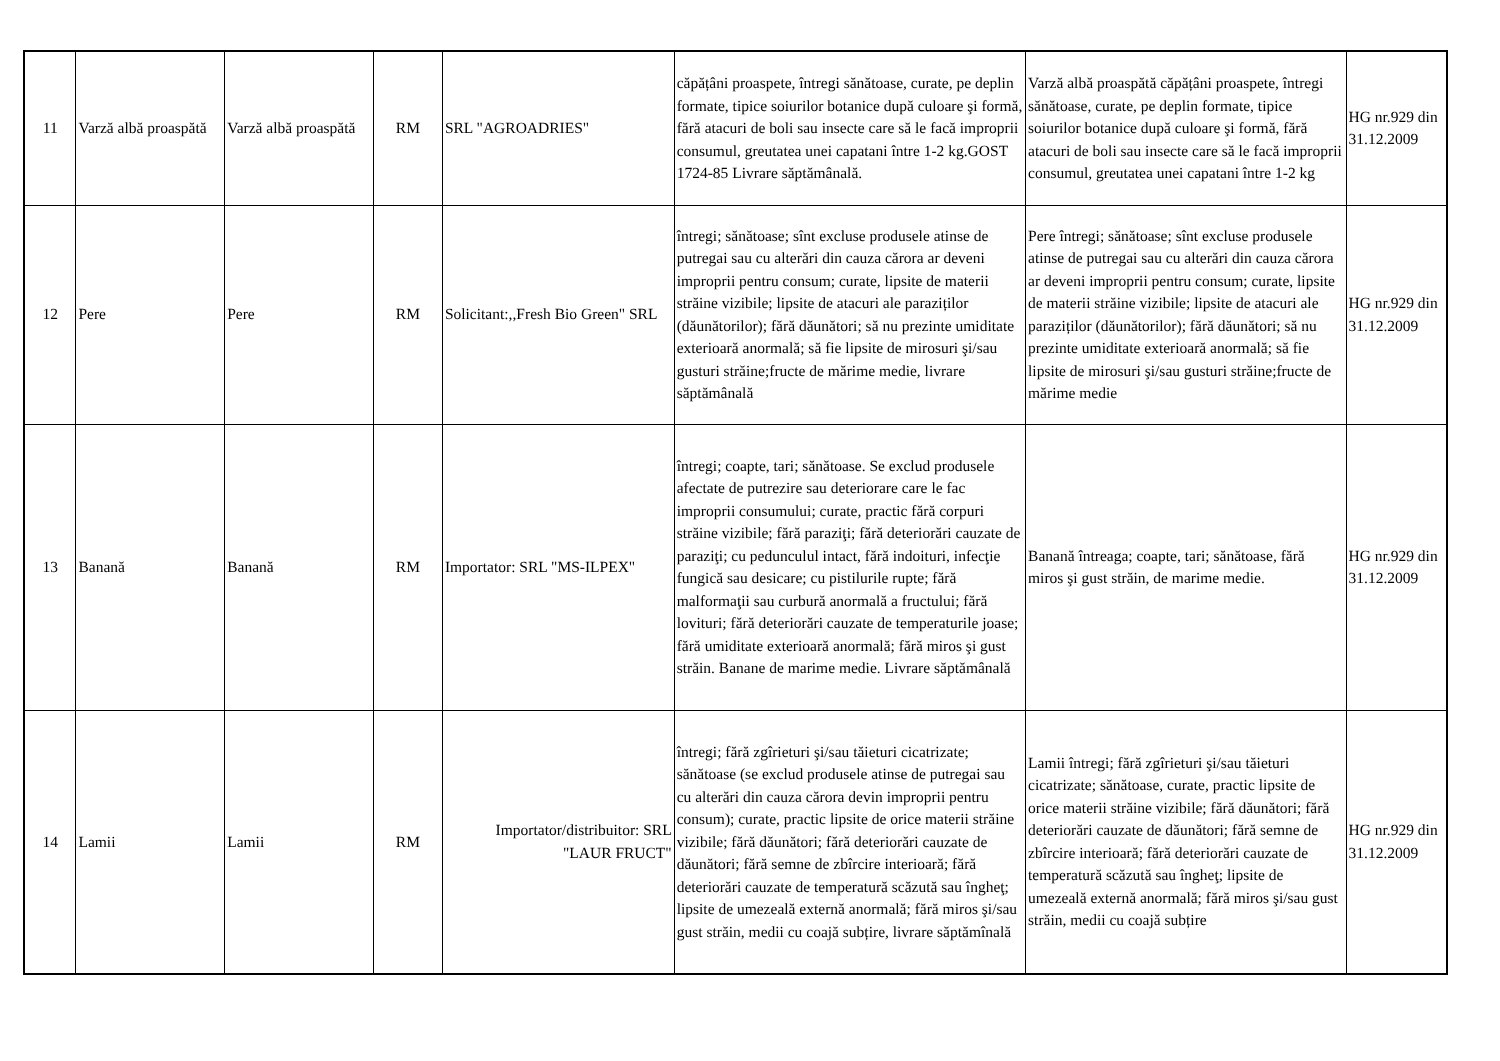| 11 | Varză albă proaspătă | Varză albă proaspătă | RM | SRL "AGROADRIES" | căpățâni proaspete, întregi sănătoase, curate, pe deplin formate, tipice soiurilor botanice după culoare şi formă, fără atacuri de boli sau insecte care să le facă improprii consumul, greutatea unei capatani între 1-2 kg.GOST 1724-85 Livrare săptămânală. | Varză albă proaspătă căpățâni proaspete, întregi sănătoase, curate, pe deplin formate, tipice soiurilor botanice după culoare şi formă, fără atacuri de boli sau insecte care să le facă improprii consumul, greutatea unei capatani între 1-2 kg | HG nr.929 din 31.12.2009 |
| 12 | Pere | Pere | RM | Solicitant:,,Fresh Bio Green" SRL | întregi; sănătoase; sînt excluse produsele atinse de putregai sau cu alterări din cauza cărora ar deveni improprii pentru consum; curate, lipsite de materii străine vizibile; lipsite de atacuri ale paraziților (dăunătorilor); fără dăunători; să nu prezinte umiditate exterioară anormală; să fie lipsite de mirosuri şi/sau gusturi străine;fructe de mărime medie, livrare săptămânală | Pere întregi; sănătoase; sînt excluse produsele atinse de putregai sau cu alterări din cauza cărora ar deveni improprii pentru consum; curate, lipsite de materii străine vizibile; lipsite de atacuri ale paraziților (dăunătorilor); fără dăunători; să nu prezinte umiditate exterioară anormală; să fie lipsite de mirosuri şi/sau gusturi străine;fructe de mărime medie | HG nr.929 din 31.12.2009 |
| 13 | Banană | Banană | RM | Importator: SRL "MS-ILPEX" | întregi; coapte, tari; sănătoase. Se exclud produsele afectate de putrezire sau deteriorare care le fac improprii consumului; curate, practic fără corpuri străine vizibile; fără paraziţi; fără deteriorări cauzate de paraziţi; cu pedunculul intact, fără indoituri, infecţie fungică sau desicare; cu pistilurile rupte; fără malformaţii sau curbură anormală a fructului; fără lovituri; fără deteriorări cauzate de temperaturile joase; fără umiditate exterioară anormală; fără miros şi gust străin. Banane de marime medie. Livrare săptămânală | Banană întreaga; coapte, tari; sănătoase, fără miros şi gust străin, de marime medie. | HG nr.929 din 31.12.2009 |
| 14 | Lamii | Lamii | RM | Importator/distribuitor: SRL "LAUR FRUCT" | întregi; fără zgîrieturi şi/sau tăieturi cicatrizate; sănătoase (se exclud produsele atinse de putregai sau cu alterări din cauza cărora devin improprii pentru consum); curate, practic lipsite de orice materii străine vizibile; fără dăunători; fără deteriorări cauzate de dăunători; fără semne de zbîrcire interioară; fără deteriorări cauzate de temperatură scăzută sau îngheţ; lipsite de umezeală externă anormală; fără miros şi/sau gust străin, medii cu coajă subțire, livrare săptămînală | Lamii întregi; fără zgîrieturi şi/sau tăieturi cicatrizate; sănătoase, curate, practic lipsite de orice materii străine vizibile; fără dăunători; fără deteriorări cauzate de dăunători; fără semne de zbîrcire interioară; fără deteriorări cauzate de temperatură scăzută sau îngheţ; lipsite de umezeală externă anormală; fără miros şi/sau gust străin, medii cu coajă subțire | HG nr.929 din 31.12.2009 |